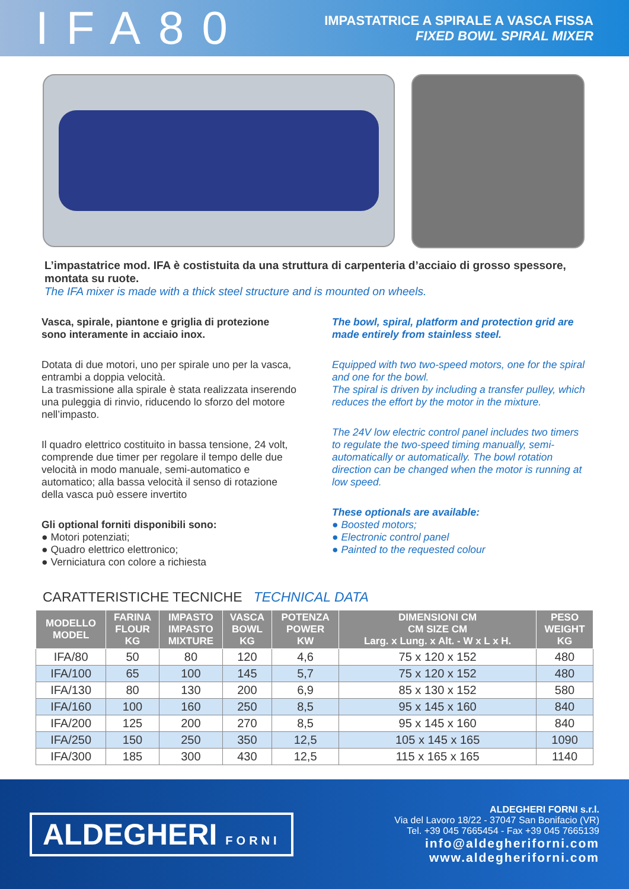IFA80
IMPASTATRICE A SPIRALE A VASCA FISSA
FIXED BOWL SPIRAL MIXER
L’impastatrice mod. IFA è costistuita da una struttura di carpenteria d’acciaio di grosso spessore, montata su ruote.
The IFA mixer is made with a thick steel structure and is mounted on wheels.
Vasca, spirale, piantone e griglia di protezione sono interamente in acciaio inox.
Dotata di due motori, uno per spirale uno per la vasca, entrambi a doppia velocità.
La trasmissione alla spirale è stata realizzata inserendo una puleggia di rinvio, riducendo lo sforzo del motore nell’impasto.
Il quadro elettrico costituito in bassa tensione, 24 volt, comprende due timer per regolare il tempo delle due velocità in modo manuale, semi-automatico e automatico; alla bassa velocità il senso di rotazione della vasca può essere invertito
Gli optional forniti disponibili sono:
● Motori potenziati;
● Quadro elettrico elettronico;
● Verniciatura con colore a richiesta
The bowl, spiral, platform and protection grid are made entirely from stainless steel.
Equipped with two two-speed motors, one for the spiral and one for the bowl.
The spiral is driven by including a transfer pulley, which reduces the effort by the motor in the mixture.
The 24V low electric control panel includes two timers to regulate the two-speed timing manually, semi-automatically or automatically. The bowl rotation direction can be changed when the motor is running at low speed.
These optionals are available:
● Boosted motors;
● Electronic control panel
● Painted to the requested colour
CARATTERISTICHE TECNICHE TECHNICAL DATA
| MODELLO MODEL | FARINA FLOUR KG | IMPASTO IMPASTO MIXTURE | VASCA BOWL KG | POTENZA POWER KW | DIMENSIONI CM CM SIZE CM Larg. x Lung. x Alt. - W x L x H. | PESO WEIGHT KG |
| --- | --- | --- | --- | --- | --- | --- |
| IFA/80 | 50 | 80 | 120 | 4,6 | 75 x 120 x 152 | 480 |
| IFA/100 | 65 | 100 | 145 | 5,7 | 75 x 120 x 152 | 480 |
| IFA/130 | 80 | 130 | 200 | 6,9 | 85 x 130 x 152 | 580 |
| IFA/160 | 100 | 160 | 250 | 8,5 | 95 x 145 x 160 | 840 |
| IFA/200 | 125 | 200 | 270 | 8,5 | 95 x 145 x 160 | 840 |
| IFA/250 | 150 | 250 | 350 | 12,5 | 105 x 145 x 165 | 1090 |
| IFA/300 | 185 | 300 | 430 | 12,5 | 115 x 165 x 165 | 1140 |
ALDEGHERI FORNI
ALDEGHERI FORNI s.r.l.
Via del Lavoro 18/22 - 37047 San Bonifacio (VR)
Tel. +39 045 7665454 - Fax +39 045 7665139
info@aldegheriforni.com
www.aldegheriforni.com